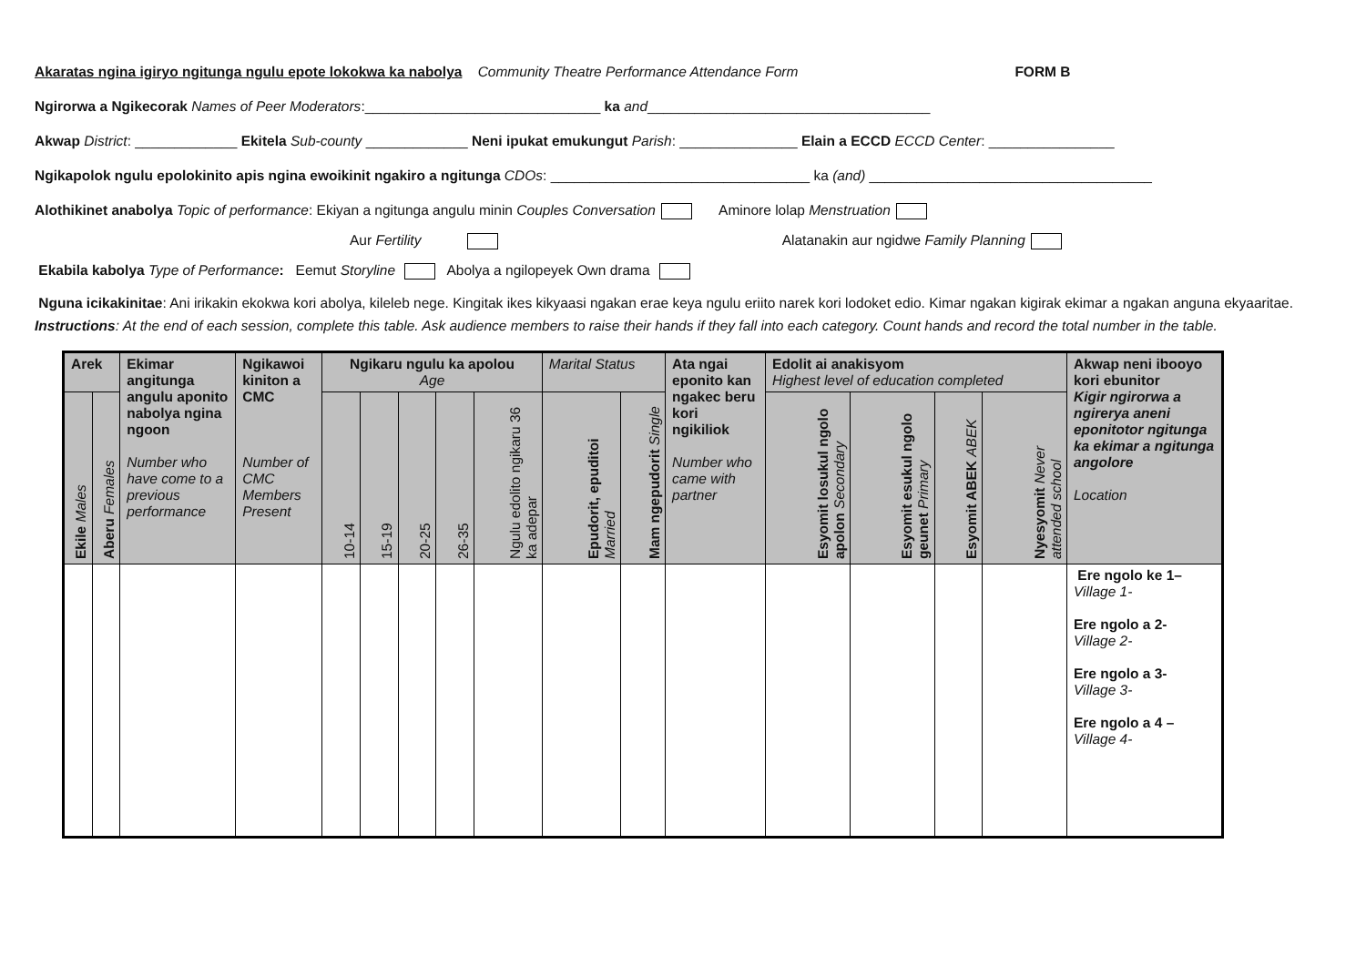Akaratas ngina igiryo ngitunga ngulu epote lokokwa ka nabolya Community Theatre Performance Attendance Form FORM B
Ngirorwa a Ngikecorak Names of Peer Moderators:______________________________ ka and____________________________________
Akwap District: _____________ Ekitela Sub-county _____________ Neni ipukat emukungut Parish: _______________ Elain a ECCD ECCD Center: ________________
Ngikapolok ngulu epolokinito apis ngina ewoikinit ngakiro a ngitunga CDOs: _________________________________ ka (and) ____________________________________
Alothikinet anabolya Topic of performance: Ekiyan a ngitunga angulu minin Couples Conversation Aminore lolap Menstruation
Aur Fertility Alatanakin aur ngidwe Family Planning
Ekabila kabolya Type of Performance: Eemut Storyline Abolya a ngilopeyek Own drama
Nguna icikakinitae: Ani irikakin ekokwa kori abolya, kileleb nege. Kingitak ikes kikyaasi ngakan erae keya ngulu eriito narek kori lodoket edio. Kimar ngakan kigirak ekimar a ngakan anguna ekyaaritae.
Instructions: At the end of each session, complete this table. Ask audience members to raise their hands if they fall into each category. Count hands and record the total number in the table.
| Arek | | Ekimar angitunga angulu aponito nabolya ngina ngoon Number who have come to a previous performance | Ngikawoi kiniton a CMC Number of CMC Members Present | Ngikaru ngulu ka apolou Age | | | | | Marital Status | | Ata ngai eponito kan ngakec beru kori ngikiliok Number who came with partner | Edolit ai anakisyom Highest level of education completed | | | | Akwap neni ibooyo kori ebunitor Kigir ngirorwa a ngirerya aneni eponitotor ngitunga ka ekimar a ngitunga angolore Location |
| --- | --- | --- | --- | --- | --- | --- | --- | --- | --- | --- | --- | --- | --- | --- | --- | --- |
| Ekile Males | Aberu Females | | | 10-14 | 15-19 | 20-25 | 26-35 | Ngulu edolito ngikaru 36 ka adepar | Epudorit, epuditoi Married | Mam ngepudorit Single | | Esyomit losukul ngolo apolon Secondary | Esyomit esukul ngolo geunet Primary | Esyomit ABEK ABEK | Nyesyomit Never attended school | |
| | | | | | | | | | | | | | | | | Ere ngolo ke 1– Village 1- Ere ngolo a 2- Village 2- Ere ngolo a 3- Village 3- Ere ngolo a 4 – Village 4- |